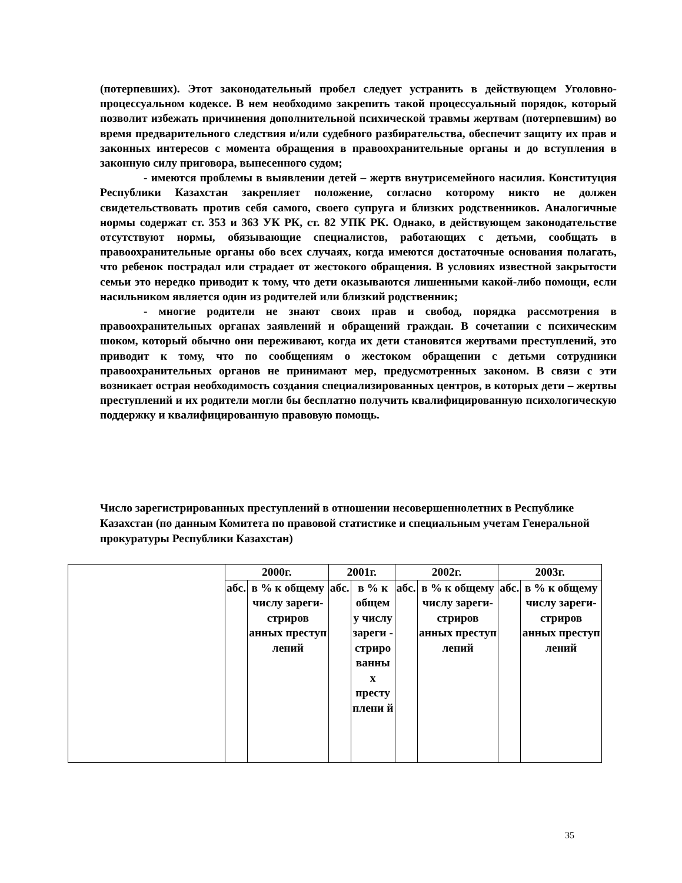(потерпевших). Этот законодательный пробел следует устранить в действующем Уголовно-процессуальном кодексе. В нем необходимо закрепить такой процессуальный порядок, который позволит избежать причинения дополнительной психической травмы жертвам (потерпевшим) во время предварительного следствия и/или судебного разбирательства, обеспечит защиту их прав и законных интересов с момента обращения в правоохранительные органы и до вступления в законную силу приговора, вынесенного судом;
- имеются проблемы в выявлении детей – жертв внутрисемейного насилия. Конституция Республики Казахстан закрепляет положение, согласно которому никто не должен свидетельствовать против себя самого, своего супруга и близких родственников. Аналогичные нормы содержат ст. 353 и 363 УК РК, ст. 82 УПК РК. Однако, в действующем законодательстве отсутствуют нормы, обязывающие специалистов, работающих с детьми, сообщать в правоохранительные органы обо всех случаях, когда имеются достаточные основания полагать, что ребенок пострадал или страдает от жестокого обращения. В условиях известной закрытости семьи это нередко приводит к тому, что дети оказываются лишенными какой-либо помощи, если насильником является один из родителей или близкий родственник;
- многие родители не знают своих прав и свобод, порядка рассмотрения в правоохранительных органах заявлений и обращений граждан. В сочетании с психическим шоком, который обычно они переживают, когда их дети становятся жертвами преступлений, это приводит к тому, что по сообщениям о жестоком обращении с детьми сотрудники правоохранительных органов не принимают мер, предусмотренных законом. В связи с эти возникает острая необходимость создания специализированных центров, в которых дети – жертвы преступлений и их родители могли бы бесплатно получить квалифицированную психологическую поддержку и квалифицированную правовую помощь.
Число зарегистрированных преступлений в отношении несовершеннолетних в Республике Казахстан (по данным Комитета по правовой статистике и специальным учетам Генеральной прокуратуры Республики Казахстан)
| | 2000г. | | 2001г. | | 2002г. | | 2003г. | |
| | абс. | в % к общему числу зареги-стриров анных преступ лений | абс. | в % к общем у числу зареги - стриро ванны х престу плени й | абс. | в % к общему числу зареги-стриров анных преступ лений | абс. | в % к общему числу зареги-стриров анных преступ лений |
35